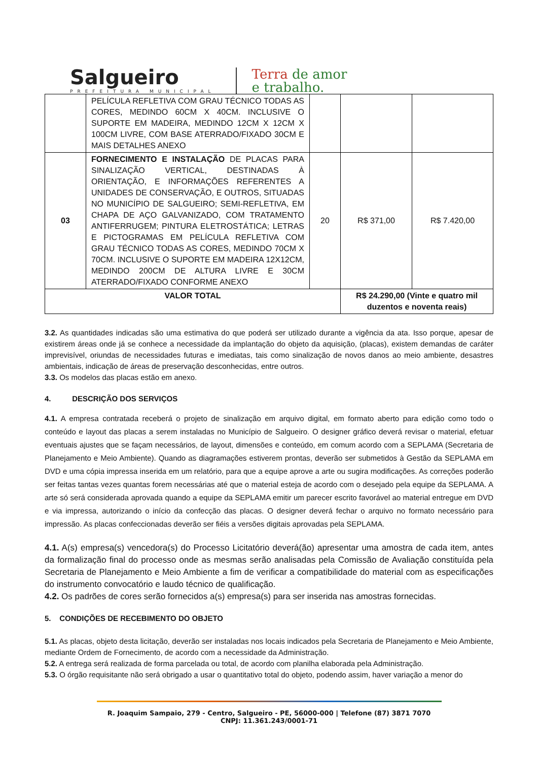Salgueiro
PREFEITURA MUNICIPAL
Terra de amor
e trabalho.
| | PELÍCULA REFLETIVA COM GRAU TÉCNICO TODAS AS CORES, MEDINDO 60CM X 40CM. INCLUSIVE O SUPORTE EM MADEIRA, MEDINDO 12CM X 12CM X 100CM LIVRE, COM BASE ATERRADO/FIXADO 30CM E MAIS DETALHES ANEXO | | | |
| 03 | FORNECIMENTO E INSTALAÇÃO DE PLACAS PARA SINALIZAÇÃO VERTICAL, DESTINADAS À ORIENTAÇÃO, E INFORMAÇÕES REFERENTES A UNIDADES DE CONSERVAÇÃO, E OUTROS, SITUADAS NO MUNICÍPIO DE SALGUEIRO; SEMI-REFLETIVA, EM CHAPA DE AÇO GALVANIZADO, COM TRATAMENTO ANTIFERRUGEM; PINTURA ELETROSTÁTICA; LETRAS E PICTOGRAMAS EM PELÍCULA REFLETIVA COM GRAU TÉCNICO TODAS AS CORES, MEDINDO 70CM X 70CM. INCLUSIVE O SUPORTE EM MADEIRA 12X12CM, MEDINDO 200CM DE ALTURA LIVRE E 30CM ATERRADO/FIXADO CONFORME ANEXO | 20 | R$ 371,00 | R$ 7.420,00 |
| VALOR TOTAL | | | R$ 24.290,00 (Vinte e quatro mil duzentos e noventa reais) | |
3.2. As quantidades indicadas são uma estimativa do que poderá ser utilizado durante a vigência da ata. Isso porque, apesar de existirem áreas onde já se conhece a necessidade da implantação do objeto da aquisição, (placas), existem demandas de caráter imprevisível, oriundas de necessidades futuras e imediatas, tais como sinalização de novos danos ao meio ambiente, desastres ambientais, indicação de áreas de preservação desconhecidas, entre outros.
3.3. Os modelos das placas estão em anexo.
4. DESCRIÇÃO DOS SERVIÇOS
4.1. A empresa contratada receberá o projeto de sinalização em arquivo digital, em formato aberto para edição como todo o conteúdo e layout das placas a serem instaladas no Município de Salgueiro. O designer gráfico deverá revisar o material, efetuar eventuais ajustes que se façam necessários, de layout, dimensões e conteúdo, em comum acordo com a SEPLAMA (Secretaria de Planejamento e Meio Ambiente). Quando as diagramações estiverem prontas, deverão ser submetidos à Gestão da SEPLAMA em DVD e uma cópia impressa inserida em um relatório, para que a equipe aprove a arte ou sugira modificações. As correções poderão ser feitas tantas vezes quantas forem necessárias até que o material esteja de acordo com o desejado pela equipe da SEPLAMA. A arte só será considerada aprovada quando a equipe da SEPLAMA emitir um parecer escrito favorável ao material entregue em DVD e via impressa, autorizando o início da confecção das placas. O designer deverá fechar o arquivo no formato necessário para impressão. As placas confeccionadas deverão ser fiéis a versões digitais aprovadas pela SEPLAMA.
4.1. A(s) empresa(s) vencedora(s) do Processo Licitatório deverá(ão) apresentar uma amostra de cada item, antes da formalização final do processo onde as mesmas serão analisadas pela Comissão de Avaliação constituída pela Secretaria de Planejamento e Meio Ambiente a fim de verificar a compatibilidade do material com as especificações do instrumento convocatório e laudo técnico de qualificação.
4.2. Os padrões de cores serão fornecidos a(s) empresa(s) para ser inserida nas amostras fornecidas.
5. CONDIÇÕES DE RECEBIMENTO DO OBJETO
5.1. As placas, objeto desta licitação, deverão ser instaladas nos locais indicados pela Secretaria de Planejamento e Meio Ambiente, mediante Ordem de Fornecimento, de acordo com a necessidade da Administração.
5.2. A entrega será realizada de forma parcelada ou total, de acordo com planilha elaborada pela Administração.
5.3. O órgão requisitante não será obrigado a usar o quantitativo total do objeto, podendo assim, haver variação a menor do
R. Joaquim Sampaio, 279 - Centro, Salgueiro - PE, 56000-000 | Telefone (87) 3871 7070
CNPJ: 11.361.243/0001-71